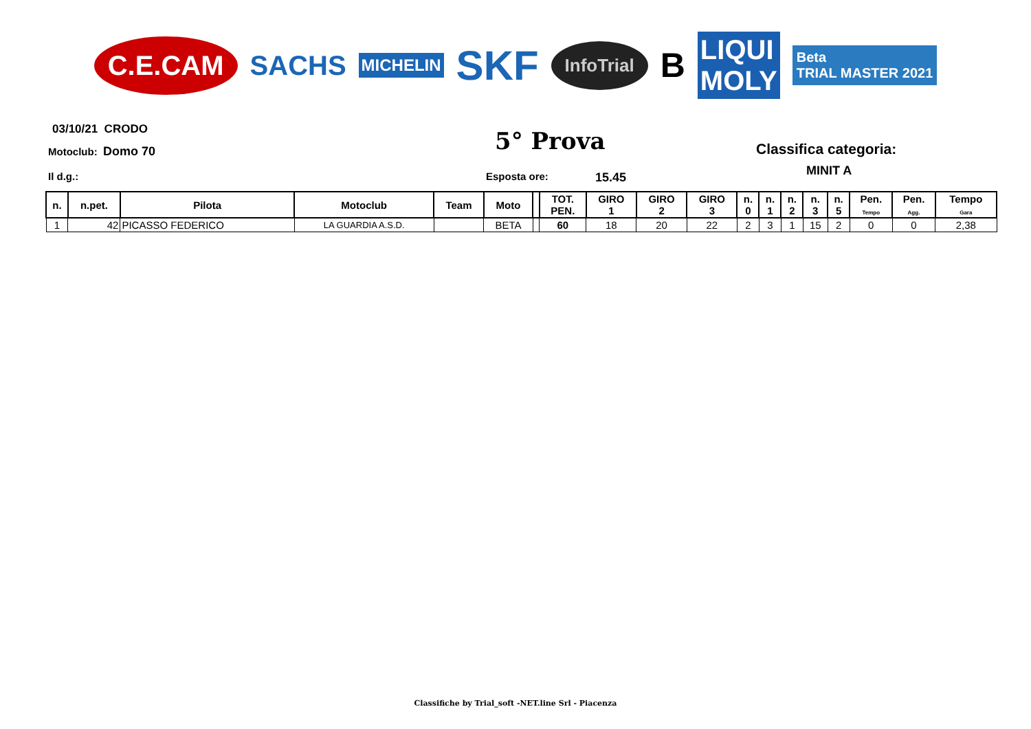C.E.CAM SACHS MICHELIN SKF InfoTrial B LIQUI
MOLY Beta
TRIAL MASTER 2021
03/10/21 CRODO
Motoclub: Domo 70 5° Prova Classifica categoria:
MINIT A
Il d.g.: Esposta ore: 15.45
| n. | n.pet. | Pilota | Motoclub | Team | Moto | | TOT. PEN. | GIRO 1 | GIRO 2 | GIRO 3 | n. 0 | n. 1 | n. 2 | n. 3 | n. 5 | Pen. Tempo | Pen. Agg. | Tempo Gara |
| --- | --- | --- | --- | --- | --- | --- | --- | --- | --- | --- | --- | --- | --- | --- | --- | --- | --- | --- |
| 1 | 42 | PICASSO FEDERICO | LA GUARDIA A.S.D. | | BETA | | 60 | 18 | 20 | 22 | 2 | 3 | 1 | 15 | 2 | 0 | 0 | 2,38 |
Classifiche by Trial_soft -NET.line Srl - Piacenza